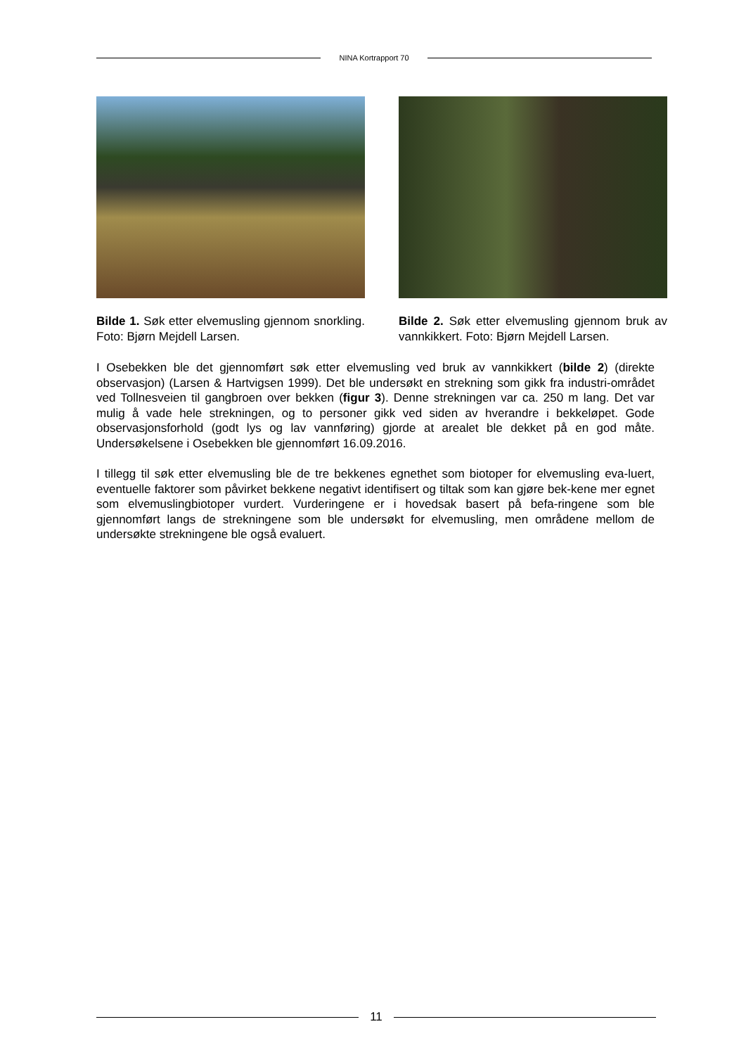NINA Kortrapport 70
Bilde 1. Søk etter elvemusling gjennom snorkling. Foto: Bjørn Mejdell Larsen.
Bilde 2. Søk etter elvemusling gjennom bruk av vannkikkert. Foto: Bjørn Mejdell Larsen.
I Osebekken ble det gjennomført søk etter elvemusling ved bruk av vannkikkert (bilde 2) (direkte observasjon) (Larsen & Hartvigsen 1999). Det ble undersøkt en strekning som gikk fra industri-området ved Tollnesveien til gangbroen over bekken (figur 3). Denne strekningen var ca. 250 m lang. Det var mulig å vade hele strekningen, og to personer gikk ved siden av hverandre i bekkeløpet. Gode observasjonsforhold (godt lys og lav vannføring) gjorde at arealet ble dekket på en god måte. Undersøkelsene i Osebekken ble gjennomført 16.09.2016.
I tillegg til søk etter elvemusling ble de tre bekkenes egnethet som biotoper for elvemusling eva-luert, eventuelle faktorer som påvirket bekkene negativt identifisert og tiltak som kan gjøre bek-kene mer egnet som elvemuslingbiotoper vurdert. Vurderingene er i hovedsak basert på befa-ringene som ble gjennomført langs de strekningene som ble undersøkt for elvemusling, men områdene mellom de undersøkte strekningene ble også evaluert.
11